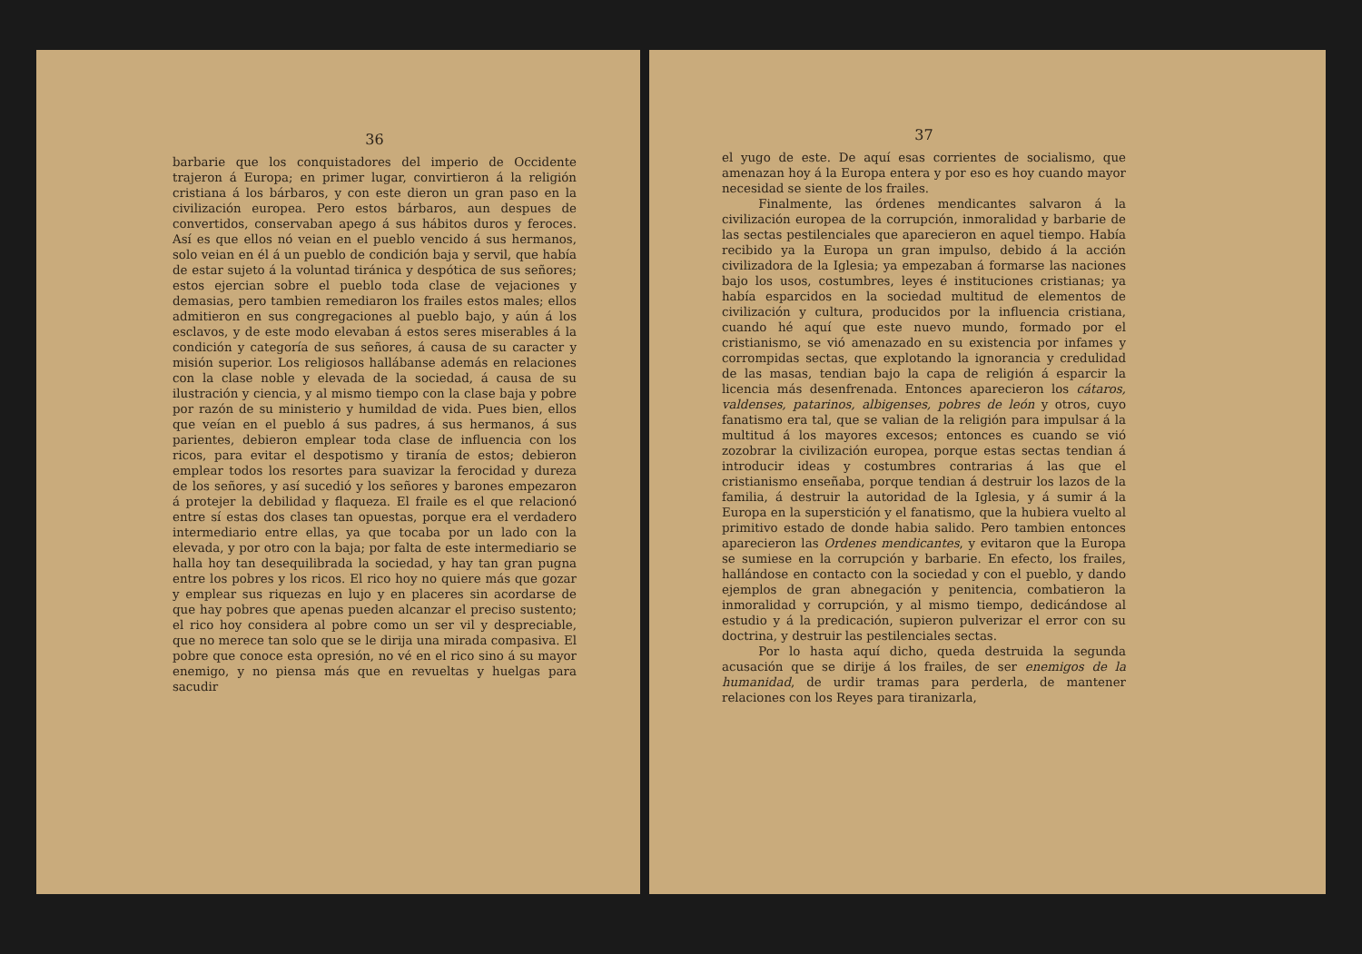36
barbarie que los conquistadores del imperio de Occidente trajeron á Europa; en primer lugar, convirtieron á la religión cristiana á los bárbaros, y con este dieron un gran paso en la civilización europea. Pero estos bárbaros, aun despues de convertidos, conservaban apego á sus hábitos duros y feroces. Así es que ellos nó veian en el pueblo vencido á sus hermanos, solo veian en él á un pueblo de condición baja y servil, que había de estar sujeto á la voluntad tiránica y despótica de sus señores; estos ejercian sobre el pueblo toda clase de vejaciones y demasias, pero tambien remediaron los frailes estos males; ellos admitieron en sus congregaciones al pueblo bajo, y aún á los esclavos, y de este modo elevaban á estos seres miserables á la condición y categoría de sus señores, á causa de su caracter y misión superior. Los religiosos hallábanse además en relaciones con la clase noble y elevada de la sociedad, á causa de su ilustración y ciencia, y al mismo tiempo con la clase baja y pobre por razón de su ministerio y humildad de vida. Pues bien, ellos que veían en el pueblo á sus padres, á sus hermanos, á sus parientes, debieron emplear toda clase de influencia con los ricos, para evitar el despotismo y tiranía de estos; debieron emplear todos los resortes para suavizar la ferocidad y dureza de los señores, y así sucedió y los señores y barones empezaron á protejer la debilidad y flaqueza. El fraile es el que relacionó entre sí estas dos clases tan opuestas, porque era el verdadero intermediario entre ellas, ya que tocaba por un lado con la elevada, y por otro con la baja; por falta de este intermediario se halla hoy tan desequilibrada la sociedad, y hay tan gran pugna entre los pobres y los ricos. El rico hoy no quiere más que gozar y emplear sus riquezas en lujo y en placeres sin acordarse de que hay pobres que apenas pueden alcanzar el preciso sustento; el rico hoy considera al pobre como un ser vil y despreciable, que no merece tan solo que se le dirija una mirada compasiva. El pobre que conoce esta opresión, no vé en el rico sino á su mayor enemigo, y no piensa más que en revueltas y huelgas para sacudir
37
el yugo de este. De aquí esas corrientes de socialismo, que amenazan hoy á la Europa entera y por eso es hoy cuando mayor necesidad se siente de los frailes.
Finalmente, las órdenes mendicantes salvaron á la civilización europea de la corrupción, inmoralidad y barbarie de las sectas pestilenciales que aparecieron en aquel tiempo. Había recibido ya la Europa un gran impulso, debido á la acción civilizadora de la Iglesia; ya empezaban á formarse las naciones bajo los usos, costumbres, leyes é instituciones cristianas; ya había esparcidos en la sociedad multitud de elementos de civilización y cultura, producidos por la influencia cristiana, cuando hé aquí que este nuevo mundo, formado por el cristianismo, se vió amenazado en su existencia por infames y corrompidas sectas, que explotando la ignorancia y credulidad de las masas, tendian bajo la capa de religión á esparcir la licencia más desenfrenada. Entonces aparecieron los cátaros, valdenses, patarinos, albigenses, pobres de león y otros, cuyo fanatismo era tal, que se valian de la religión para impulsar á la multitud á los mayores excesos; entonces es cuando se vió zozobrar la civilización europea, porque estas sectas tendian á introducir ideas y costumbres contrarias á las que el cristianismo enseñaba, porque tendian á destruir los lazos de la familia, á destruir la autoridad de la Iglesia, y á sumir á la Europa en la superstición y el fanatismo, que la hubiera vuelto al primitivo estado de donde habia salido. Pero tambien entonces aparecieron las Ordenes mendicantes, y evitaron que la Europa se sumiese en la corrupción y barbarie. En efecto, los frailes, hallándose en contacto con la sociedad y con el pueblo, y dando ejemplos de gran abnegación y penitencia, combatieron la inmoralidad y corrupción, y al mismo tiempo, dedicándose al estudio y á la predicación, supieron pulverizar el error con su doctrina, y destruir las pestilenciales sectas.
Por lo hasta aquí dicho, queda destruida la segunda acusación que se dirije á los frailes, de ser enemigos de la humanidad, de urdir tramas para perderla, de mantener relaciones con los Reyes para tiranizarla,